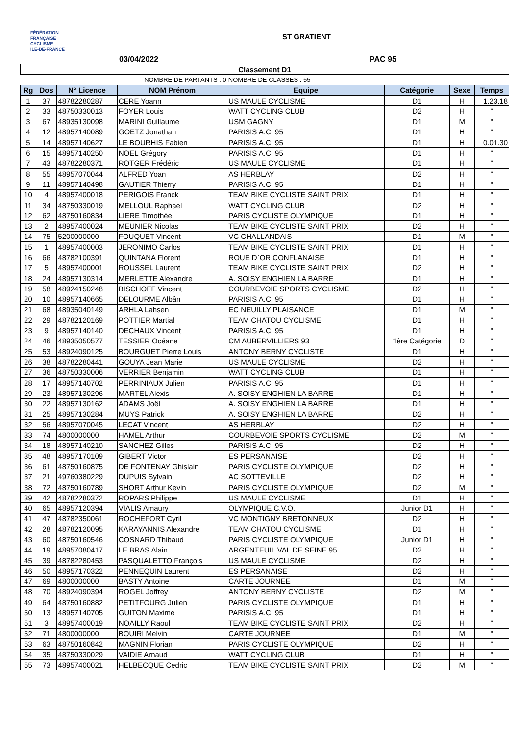FÉDÉRATION
FRANÇAISE
CYCLISME
ILE-DE-FRANCE
ST GRATIENT
03/04/2022 PAC 95
| Classement D1 | | | | | | | |
| | | | NOMBRE DE PARTANTS : 0 | NOMBRE DE CLASSES : 55 | | | |
| Rg | Dos | N° Licence | NOM Prénom | Equipe | Catégorie | Sexe | Temps |
| 1 | 37 | 48782280287 | CERE Yoann | US MAULE CYCLISME | D1 | H | 1.23.18 |
| 2 | 33 | 48750330013 | FOYER Louis | WATT CYCLING CLUB | D2 | H | " |
| 3 | 67 | 48935130098 | MARINI Guillaume | USM GAGNY | D1 | M | " |
| 4 | 12 | 48957140089 | GOETZ Jonathan | PARISIS A.C. 95 | D1 | H | " |
| 5 | 14 | 48957140627 | LE BOURHIS Fabien | PARISIS A.C. 95 | D1 | H | 0.01.30 |
| 6 | 15 | 48957140250 | NOEL Grégory | PARISIS A.C. 95 | D1 | H | " |
| 7 | 43 | 48782280371 | ROTGER Frédéric | US MAULE CYCLISME | D1 | H | " |
| 8 | 55 | 48957070044 | ALFRED Yoan | AS HERBLAY | D2 | H | " |
| 9 | 11 | 48957140498 | GAUTIER Thierry | PARISIS A.C. 95 | D1 | H | " |
| 10 | 4 | 48957400018 | PERIGOIS Franck | TEAM BIKE CYCLISTE SAINT PRIX | D1 | H | " |
| 11 | 34 | 48750330019 | MELLOUL Raphael | WATT CYCLING CLUB | D2 | H | " |
| 12 | 62 | 48750160834 | LIERE Timothée | PARIS CYCLISTE OLYMPIQUE | D1 | H | " |
| 13 | 2 | 48957400024 | MEUNIER Nicolas | TEAM BIKE CYCLISTE SAINT PRIX | D2 | H | " |
| 14 | 75 | 5200000000 | FOUQUET Vincent | VC CHALLANDAIS | D1 | M | " |
| 15 | 1 | 48957400003 | JERONIMO Carlos | TEAM BIKE CYCLISTE SAINT PRIX | D1 | H | " |
| 16 | 66 | 48782100391 | QUINTANA Florent | ROUE D`OR CONFLANAISE | D1 | H | " |
| 17 | 5 | 48957400001 | ROUSSEL Laurent | TEAM BIKE CYCLISTE SAINT PRIX | D2 | H | " |
| 18 | 24 | 48957130314 | MERLETTE Alexandre | A. SOISY ENGHIEN LA BARRE | D1 | H | " |
| 19 | 58 | 48924150248 | BISCHOFF Vincent | COURBEVOIE SPORTS CYCLISME | D2 | H | " |
| 20 | 10 | 48957140665 | DELOURME Albân | PARISIS A.C. 95 | D1 | H | " |
| 21 | 68 | 48935040149 | ARHLA Lahsen | EC NEUILLY PLAISANCE | D1 | M | " |
| 22 | 29 | 48782120169 | POTTIER Martial | TEAM CHATOU CYCLISME | D1 | H | " |
| 23 | 9 | 48957140140 | DECHAUX Vincent | PARISIS A.C. 95 | D1 | H | " |
| 24 | 46 | 48935050577 | TESSIER Océane | CM AUBERVILLIERS 93 | 1ère Catégorie | D | " |
| 25 | 53 | 48924090125 | BOURGUET Pierre Louis | ANTONY BERNY CYCLISTE | D1 | H | " |
| 26 | 38 | 48782280441 | GOUYA Jean Marie | US MAULE CYCLISME | D2 | H | " |
| 27 | 36 | 48750330006 | VERRIER Benjamin | WATT CYCLING CLUB | D1 | H | " |
| 28 | 17 | 48957140702 | PERRINIAUX Julien | PARISIS A.C. 95 | D1 | H | " |
| 29 | 23 | 48957130296 | MARTEL Alexis | A. SOISY ENGHIEN LA BARRE | D1 | H | " |
| 30 | 22 | 48957130162 | ADAMS Joël | A. SOISY ENGHIEN LA BARRE | D1 | H | " |
| 31 | 25 | 48957130284 | MUYS Patrick | A. SOISY ENGHIEN LA BARRE | D2 | H | " |
| 32 | 56 | 48957070045 | LECAT Vincent | AS HERBLAY | D2 | H | " |
| 33 | 74 | 4800000000 | HAMEL Arthur | COURBEVOIE SPORTS CYCLISME | D2 | M | " |
| 34 | 18 | 48957140210 | SANCHEZ Gilles | PARISIS A.C. 95 | D2 | H | " |
| 35 | 48 | 48957170109 | GIBERT Victor | ES PERSANAISE | D2 | H | " |
| 36 | 61 | 48750160875 | DE FONTENAY Ghislain | PARIS CYCLISTE OLYMPIQUE | D2 | H | " |
| 37 | 21 | 49760380229 | DUPUIS Sylvain | AC SOTTEVILLE | D2 | H | " |
| 38 | 72 | 48750160789 | SHORT Arthur Kevin | PARIS CYCLISTE OLYMPIQUE | D2 | M | " |
| 39 | 42 | 48782280372 | ROPARS Philippe | US MAULE CYCLISME | D1 | H | " |
| 40 | 65 | 48957120394 | VIALIS Amaury | OLYMPIQUE C.V.O. | Junior D1 | H | " |
| 41 | 47 | 48782350061 | ROCHEFORT Cyril | VC MONTIGNY BRETONNEUX | D2 | H | " |
| 42 | 28 | 48782120095 | KARAYANNIS Alexandre | TEAM CHATOU CYCLISME | D1 | H | " |
| 43 | 60 | 48750160546 | COSNARD Thibaud | PARIS CYCLISTE OLYMPIQUE | Junior D1 | H | " |
| 44 | 19 | 48957080417 | LE BRAS Alain | ARGENTEUIL VAL DE SEINE 95 | D2 | H | " |
| 45 | 39 | 48782280453 | PASQUALETTO François | US MAULE CYCLISME | D2 | H | " |
| 46 | 50 | 48957170322 | PENNEQUIN Laurent | ES PERSANAISE | D2 | H | " |
| 47 | 69 | 4800000000 | BASTY Antoine | CARTE JOURNEE | D1 | M | " |
| 48 | 70 | 48924090394 | ROGEL Joffrey | ANTONY BERNY CYCLISTE | D2 | M | " |
| 49 | 64 | 48750160882 | PETITFOURG Julien | PARIS CYCLISTE OLYMPIQUE | D1 | H | " |
| 50 | 13 | 48957140705 | GUITON Maxime | PARISIS A.C. 95 | D1 | H | " |
| 51 | 3 | 48957400019 | NOAILLY Raoul | TEAM BIKE CYCLISTE SAINT PRIX | D2 | H | " |
| 52 | 71 | 4800000000 | BOUIRI Melvin | CARTE JOURNEE | D1 | M | " |
| 53 | 63 | 48750160842 | MAGNIN Florian | PARIS CYCLISTE OLYMPIQUE | D2 | H | " |
| 54 | 35 | 48750330029 | VAIDIE Arnaud | WATT CYCLING CLUB | D1 | H | " |
| 55 | 73 | 48957400021 | HELBECQUE Cedric | TEAM BIKE CYCLISTE SAINT PRIX | D2 | M | " |